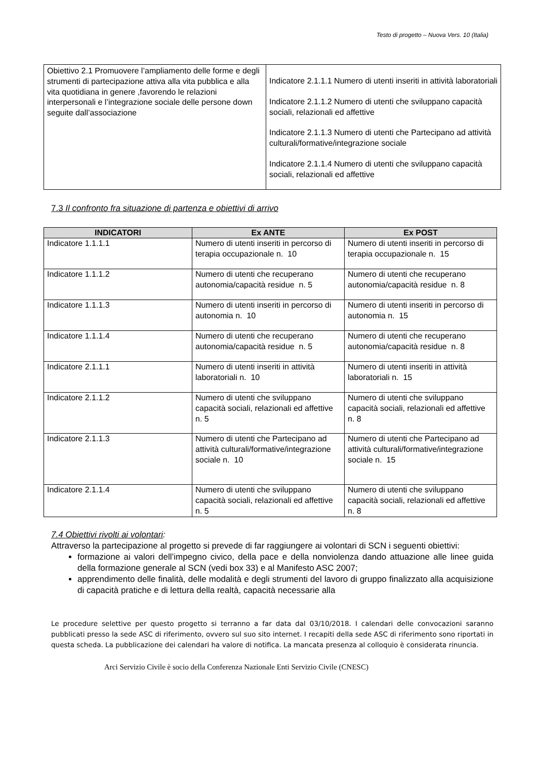Testo di progetto – Nuova Vers. 10 (Italia)
| Obiettivo 2.1 Promuovere l’ampliamento delle forme e degli strumenti di partecipazione attiva alla vita pubblica e alla vita quotidiana in genere ,favorendo le relazioni interpersonali e l’integrazione sociale delle persone down seguite dall’associazione | Indicatore 2.1.1.1 Numero di utenti inseriti in attività laboratoriali Indicatore 2.1.1.2 Numero di utenti che sviluppano capacità sociali, relazionali ed affettive Indicatore 2.1.1.3 Numero di utenti che Partecipano ad attività culturali/formative/integrazione sociale Indicatore 2.1.1.4 Numero di utenti che sviluppano capacità sociali, relazionali ed affettive |
7.3 Il confronto fra situazione di partenza e obiettivi di arrivo
| INDICATORI | Ex ANTE | Ex POST |
| --- | --- | --- |
| Indicatore 1.1.1.1 | Numero di utenti inseriti in percorso di terapia occupazionale n. 10 | Numero di utenti inseriti in percorso di terapia occupazionale n. 15 |
| Indicatore 1.1.1.2 | Numero di utenti che recuperano autonomia/capacità residue n. 5 | Numero di utenti che recuperano autonomia/capacità residue n. 8 |
| Indicatore 1.1.1.3 | Numero di utenti inseriti in percorso di autonomia n. 10 | Numero di utenti inseriti in percorso di autonomia n. 15 |
| Indicatore 1.1.1.4 | Numero di utenti che recuperano autonomia/capacità residue n. 5 | Numero di utenti che recuperano autonomia/capacità residue n. 8 |
| Indicatore 2.1.1.1 | Numero di utenti inseriti in attività laboratoriali n. 10 | Numero di utenti inseriti in attività laboratoriali n. 15 |
| Indicatore 2.1.1.2 | Numero di utenti che sviluppano capacità sociali, relazionali ed affettive n. 5 | Numero di utenti che sviluppano capacità sociali, relazionali ed affettive n. 8 |
| Indicatore 2.1.1.3 | Numero di utenti che Partecipano ad attività culturali/formative/integrazione sociale n. 10 | Numero di utenti che Partecipano ad attività culturali/formative/integrazione sociale n. 15 |
| Indicatore 2.1.1.4 | Numero di utenti che sviluppano capacità sociali, relazionali ed affettive n. 5 | Numero di utenti che sviluppano capacità sociali, relazionali ed affettive n. 8 |
7.4 Obiettivi rivolti ai volontari:
Attraverso la partecipazione al progetto si prevede di far raggiungere ai volontari di SCN i seguenti obiettivi:
formazione ai valori dell’impegno civico, della pace e della nonviolenza dando attuazione alle linee guida della formazione generale al SCN (vedi box 33) e al Manifesto ASC 2007;
apprendimento delle finalità, delle modalità e degli strumenti del lavoro di gruppo finalizzato alla acquisizione di capacità pratiche e di lettura della realtà, capacità necessarie alla
Le procedure selettive per questo progetto si terranno a far data dal 03/10/2018. I calendari delle convocazioni saranno pubblicati presso la sede ASC di riferimento, ovvero sul suo sito internet. I recapiti della sede ASC di riferimento sono riportati in questa scheda. La pubblicazione dei calendari ha valore di notifica. La mancata presenza al colloquio è considerata rinuncia.
Arci Servizio Civile è socio della Conferenza Nazionale Enti Servizio Civile (CNESC)